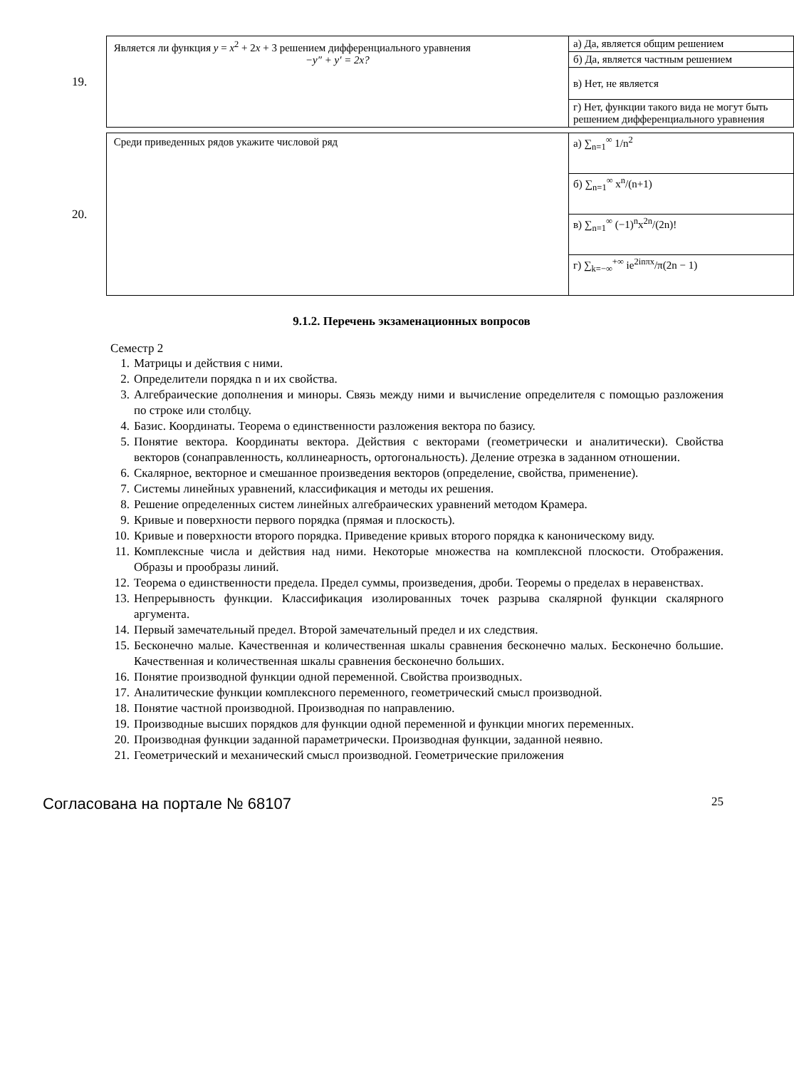| 19. | Является ли функция y = x<sup>2</sup> + 2 x + 3 решением дифференциального уравнения −y″ + y′ = 2x? | а) Да, является общим решением |
| | | б) Да, является частным решением |
| | | в) Нет, не является |
| | | г) Нет, функции такого вида не могут быть решением дифференциального уравнения |
| 20. | Среди приведенных рядов укажите числовой ряд | а) ∑<sub>n=1</sub><sup>∞</sup> 1/n<sup>2</sup> |
| | | б) ∑<sub>n=1</sub><sup>∞</sup> x<sup>n</sup>/(n+1) |
| | | в) ∑<sub>n=1</sub><sup>∞</sup> (−1)<sup>n</sup>x<sup>2n</sup>/(2n)! |
| | | г) ∑<sub>k=−∞</sub><sup>+∞</sup> ie<sup>2inπx</sup>/π(2n − 1) |
9.1.2. Перечень экзаменационных вопросов
Семестр 2
1. Матрицы и действия с ними.
2. Определители порядка n и их свойства.
3. Алгебраические дополнения и миноры. Связь между ними и вычисление определителя с помощью разложения по строке или столбцу.
4. Базис. Координаты. Теорема о единственности разложения вектора по базису.
5. Понятие вектора. Координаты вектора. Действия с векторами (геометрически и аналитически). Свойства векторов (сонаправленность, коллинеарность, ортогональность). Деление отрезка в заданном отношении.
6. Скалярное, векторное и смешанное произведения векторов (определение, свойства, применение).
7. Системы линейных уравнений, классификация и методы их решения.
8. Решение определенных систем линейных алгебраических уравнений методом Крамера.
9. Кривые и поверхности первого порядка (прямая и плоскость).
10. Кривые и поверхности второго порядка. Приведение кривых второго порядка к каноническому виду.
11. Комплексные числа и действия над ними. Некоторые множества на комплексной плоскости. Отображения. Образы и прообразы линий.
12. Теорема о единственности предела. Предел суммы, произведения, дроби. Теоремы о пределах в неравенствах.
13. Непрерывность функции. Классификация изолированных точек разрыва скалярной функции скалярного аргумента.
14. Первый замечательный предел. Второй замечательный предел и их следствия.
15. Бесконечно малые. Качественная и количественная шкалы сравнения бесконечно малых. Бесконечно большие. Качественная и количественная шкалы сравнения бесконечно больших.
16. Понятие производной функции одной переменной. Свойства производных.
17. Аналитические функции комплексного переменного, геометрический смысл производной.
18. Понятие частной производной. Производная по направлению.
19. Производные высших порядков для функции одной переменной и функции многих переменных.
20. Производная функции заданной параметрически. Производная функции, заданной неявно.
21. Геометрический и механический смысл производной. Геометрические приложения
Согласована на портале № 68107 25